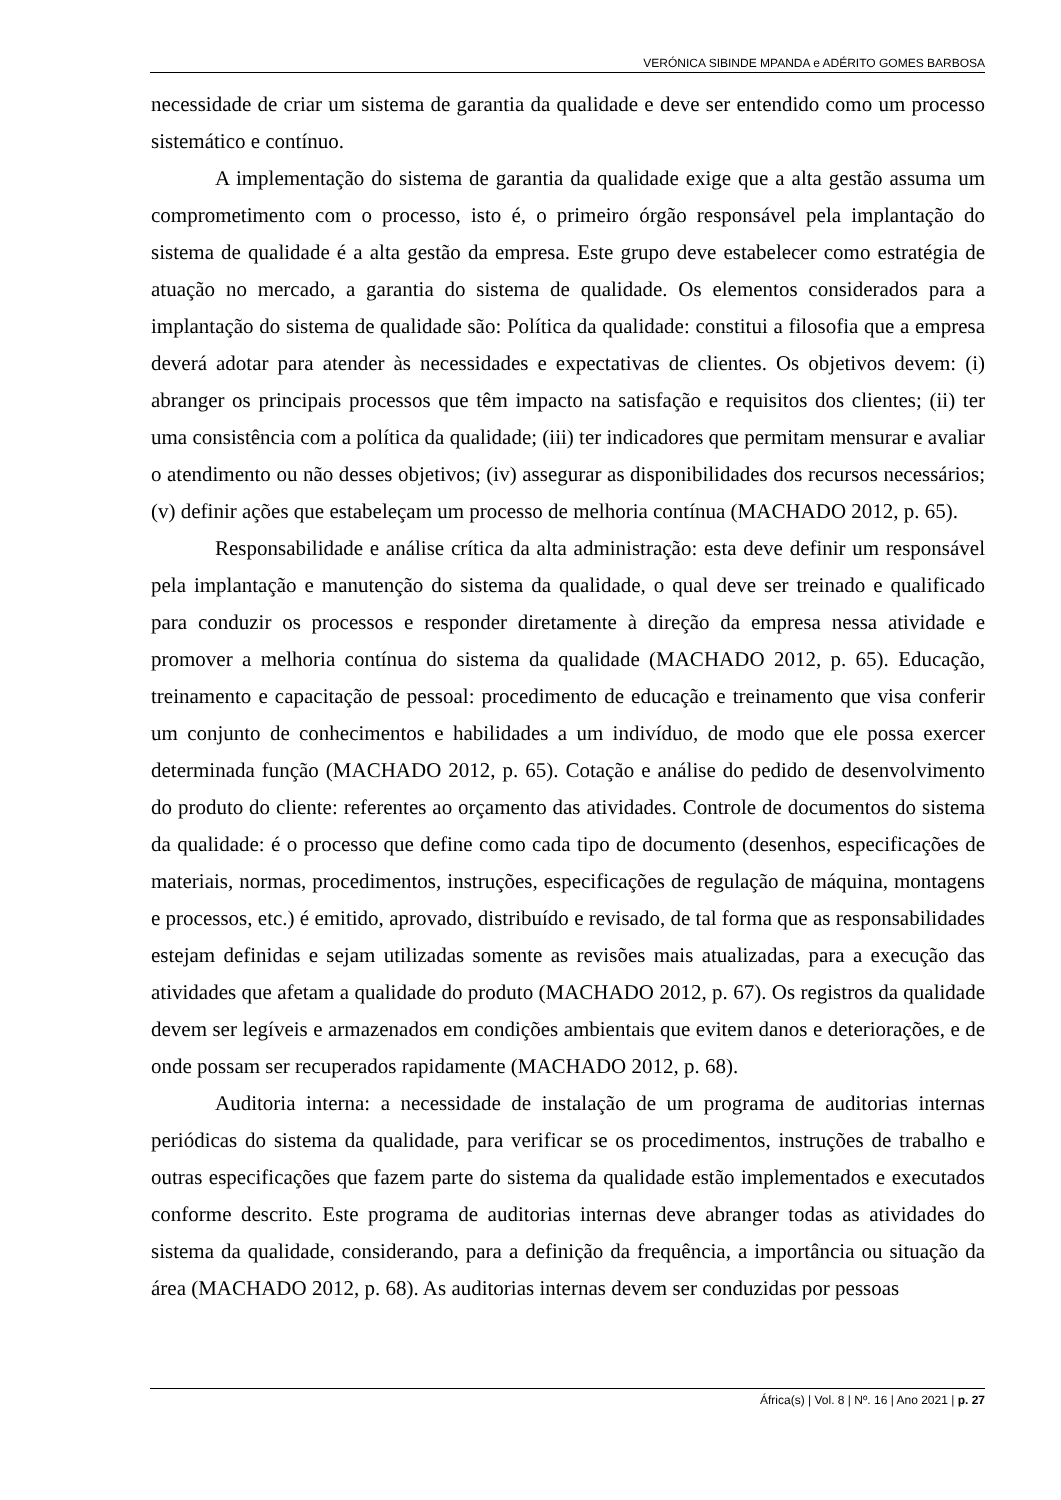VERÓNICA SIBINDE MPANDA e ADÉRITO GOMES BARBOSA
necessidade de criar um sistema de garantia da qualidade e deve ser entendido como um processo sistemático e contínuo.
A implementação do sistema de garantia da qualidade exige que a alta gestão assuma um comprometimento com o processo, isto é, o primeiro órgão responsável pela implantação do sistema de qualidade é a alta gestão da empresa. Este grupo deve estabelecer como estratégia de atuação no mercado, a garantia do sistema de qualidade. Os elementos considerados para a implantação do sistema de qualidade são: Política da qualidade: constitui a filosofia que a empresa deverá adotar para atender às necessidades e expectativas de clientes. Os objetivos devem: (i) abranger os principais processos que têm impacto na satisfação e requisitos dos clientes; (ii) ter uma consistência com a política da qualidade; (iii) ter indicadores que permitam mensurar e avaliar o atendimento ou não desses objetivos; (iv) assegurar as disponibilidades dos recursos necessários; (v) definir ações que estabeleçam um processo de melhoria contínua (MACHADO 2012, p. 65).
Responsabilidade e análise crítica da alta administração: esta deve definir um responsável pela implantação e manutenção do sistema da qualidade, o qual deve ser treinado e qualificado para conduzir os processos e responder diretamente à direção da empresa nessa atividade e promover a melhoria contínua do sistema da qualidade (MACHADO 2012, p. 65). Educação, treinamento e capacitação de pessoal: procedimento de educação e treinamento que visa conferir um conjunto de conhecimentos e habilidades a um indivíduo, de modo que ele possa exercer determinada função (MACHADO 2012, p. 65). Cotação e análise do pedido de desenvolvimento do produto do cliente: referentes ao orçamento das atividades. Controle de documentos do sistema da qualidade: é o processo que define como cada tipo de documento (desenhos, especificações de materiais, normas, procedimentos, instruções, especificações de regulação de máquina, montagens e processos, etc.) é emitido, aprovado, distribuído e revisado, de tal forma que as responsabilidades estejam definidas e sejam utilizadas somente as revisões mais atualizadas, para a execução das atividades que afetam a qualidade do produto (MACHADO 2012, p. 67). Os registros da qualidade devem ser legíveis e armazenados em condições ambientais que evitem danos e deteriorações, e de onde possam ser recuperados rapidamente (MACHADO 2012, p. 68).
Auditoria interna: a necessidade de instalação de um programa de auditorias internas periódicas do sistema da qualidade, para verificar se os procedimentos, instruções de trabalho e outras especificações que fazem parte do sistema da qualidade estão implementados e executados conforme descrito. Este programa de auditorias internas deve abranger todas as atividades do sistema da qualidade, considerando, para a definição da frequência, a importância ou situação da área (MACHADO 2012, p. 68). As auditorias internas devem ser conduzidas por pessoas
África(s) | Vol. 8 | Nº. 16 | Ano 2021 | p. 27